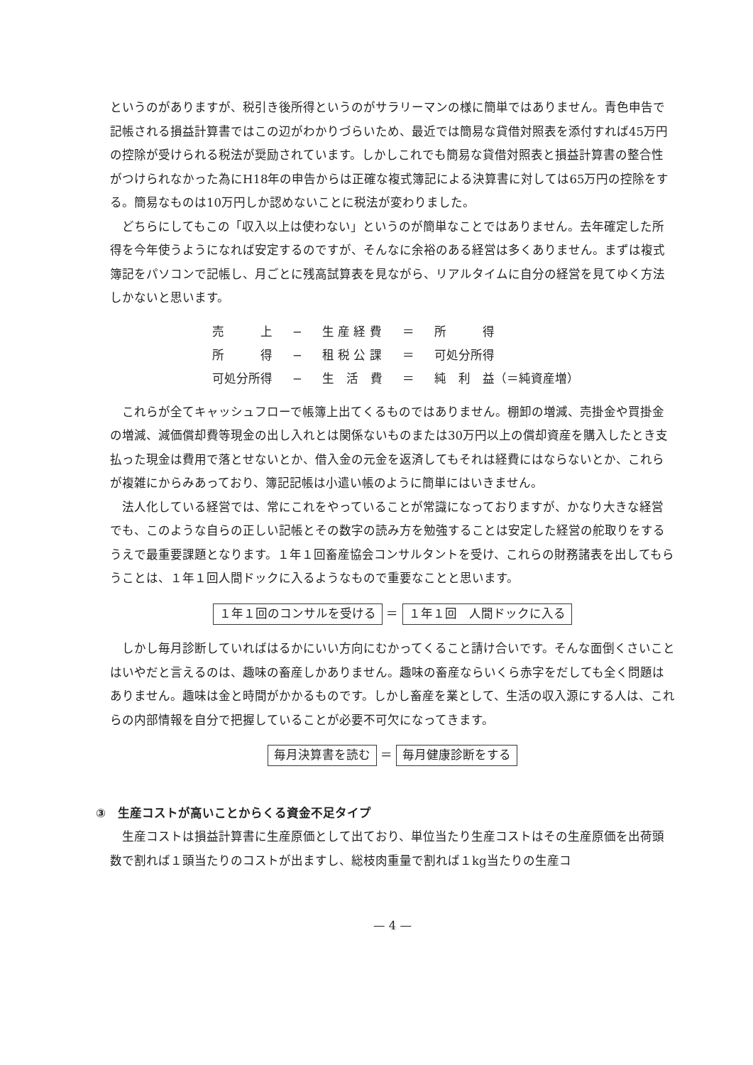というのがありますが、税引き後所得というのがサラリーマンの様に簡単ではありません。青色申告で記帳される損益計算書ではこの辺がわかりづらいため、最近では簡易な貸借対照表を添付すれば45万円の控除が受けられる税法が奨励されています。しかしこれでも簡易な貸借対照表と損益計算書の整合性がつけられなかった為にH18年の申告からは正確な複式簿記による決算書に対しては65万円の控除をする。簡易なものは10万円しか認めないことに税法が変わりました。
どちらにしてもこの「収入以上は使わない」というのが簡単なことではありません。去年確定した所得を今年使うようになれば安定するのですが、そんなに余裕のある経営は多くありません。まずは複式簿記をパソコンで記帳し、月ごとに残高試算表を見ながら、リアルタイムに自分の経営を見てゆく方法しかないと思います。
| 売 上 | − | 生 産 経 費 | ＝ | 所 得 |
| 所 得 | − | 租 税 公 課 | ＝ | 可処分所得 |
| 可処分所得 | − | 生 活 費 | ＝ | 純 利 益（＝純資産増） |
これらが全てキャッシュフローで帳簿上出てくるものではありません。棚卸の増減、売掛金や買掛金の増減、減価償却費等現金の出し入れとは関係ないものまたは30万円以上の償却資産を購入したとき支払った現金は費用で落とせないとか、借入金の元金を返済してもそれは経費にはならないとか、これらが複雑にからみあっており、簿記記帳は小遣い帳のように簡単にはいきません。
法人化している経営では、常にこれをやっていることが常識になっておりますが、かなり大きな経営でも、このような自らの正しい記帳とその数字の読み方を勉強することは安定した経営の舵取りをするうえで最重要課題となります。１年１回畜産協会コンサルタントを受け、これらの財務諸表を出してもらうことは、１年１回人間ドックに入るようなもので重要なことと思います。
１年１回のコンサルを受ける ＝ １年１回　人間ドックに入る
しかし毎月診断していればはるかにいい方向にむかってくること請け合いです。そんな面倒くさいことはいやだと言えるのは、趣味の畜産しかありません。趣味の畜産ならいくら赤字をだしても全く問題はありません。趣味は金と時間がかかるものです。しかし畜産を業として、生活の収入源にする人は、これらの内部情報を自分で把握していることが必要不可欠になってきます。
毎月決算書を読む ＝ 毎月健康診断をする
③　生産コストが高いことからくる資金不足タイプ
生産コストは損益計算書に生産原価として出ており、単位当たり生産コストはその生産原価を出荷頭数で割れば１頭当たりのコストが出ますし、総枝肉重量で割れば１kg当たりの生産コ
— 4 —